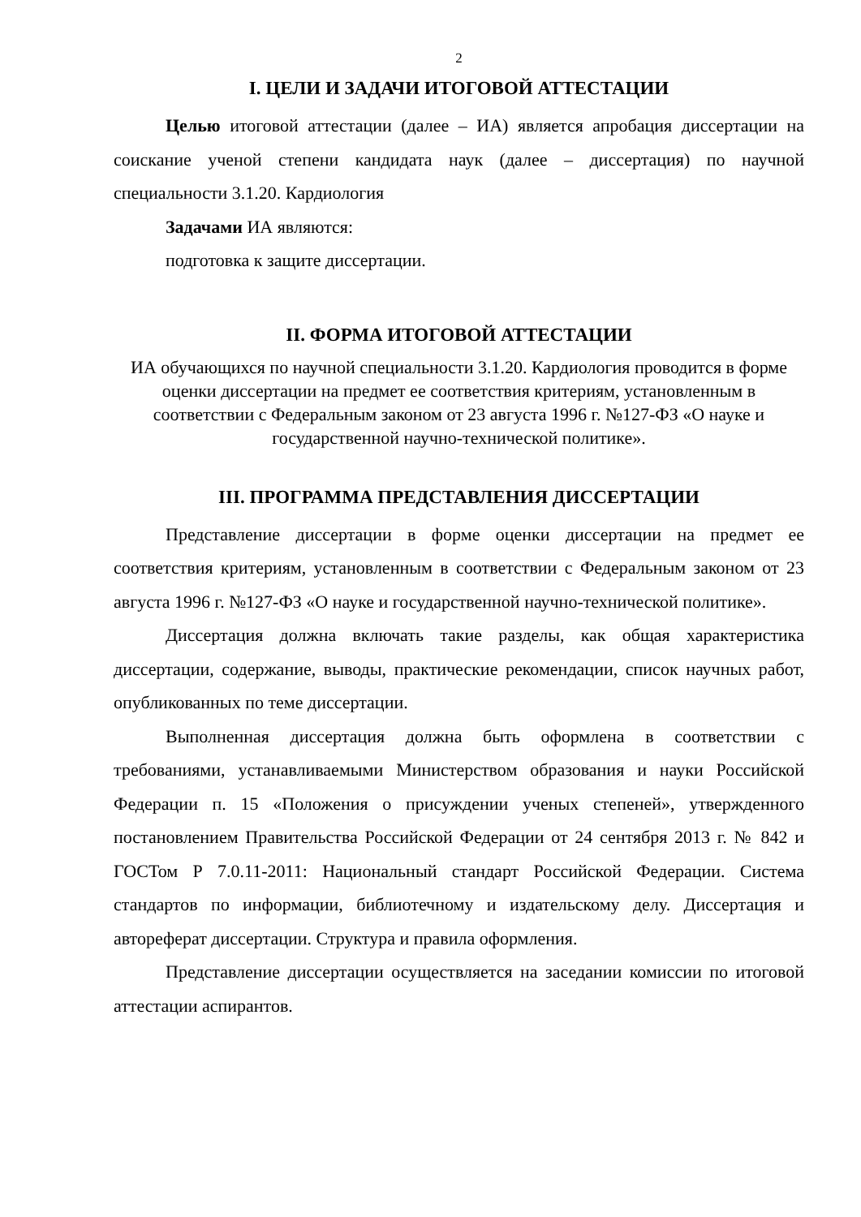2
I. ЦЕЛИ И ЗАДАЧИ ИТОГОВОЙ АТТЕСТАЦИИ
Целью итоговой аттестации (далее – ИА) является апробация диссертации на соискание ученой степени кандидата наук (далее – диссертация) по научной специальности 3.1.20. Кардиология
Задачами ИА являются:
подготовка к защите диссертации.
II. ФОРМА ИТОГОВОЙ АТТЕСТАЦИИ
ИА обучающихся по научной специальности 3.1.20. Кардиология проводится в форме оценки диссертации на предмет ее соответствия критериям, установленным в соответствии с Федеральным законом от 23 августа 1996 г. №127-ФЗ «О науке и государственной научно-технической политике».
III. ПРОГРАММА ПРЕДСТАВЛЕНИЯ ДИССЕРТАЦИИ
Представление диссертации в форме оценки диссертации на предмет ее соответствия критериям, установленным в соответствии с Федеральным законом от 23 августа 1996 г. №127-ФЗ «О науке и государственной научно-технической политике».
Диссертация должна включать такие разделы, как общая характеристика диссертации, содержание, выводы, практические рекомендации, список научных работ, опубликованных по теме диссертации.
Выполненная диссертация должна быть оформлена в соответствии с требованиями, устанавливаемыми Министерством образования и науки Российской Федерации п. 15 «Положения о присуждении ученых степеней», утвержденного постановлением Правительства Российской Федерации от 24 сентября 2013 г. № 842 и ГОСТом Р 7.0.11-2011: Национальный стандарт Российской Федерации. Система стандартов по информации, библиотечному и издательскому делу. Диссертация и автореферат диссертации. Структура и правила оформления.
Представление диссертации осуществляется на заседании комиссии по итоговой аттестации аспирантов.